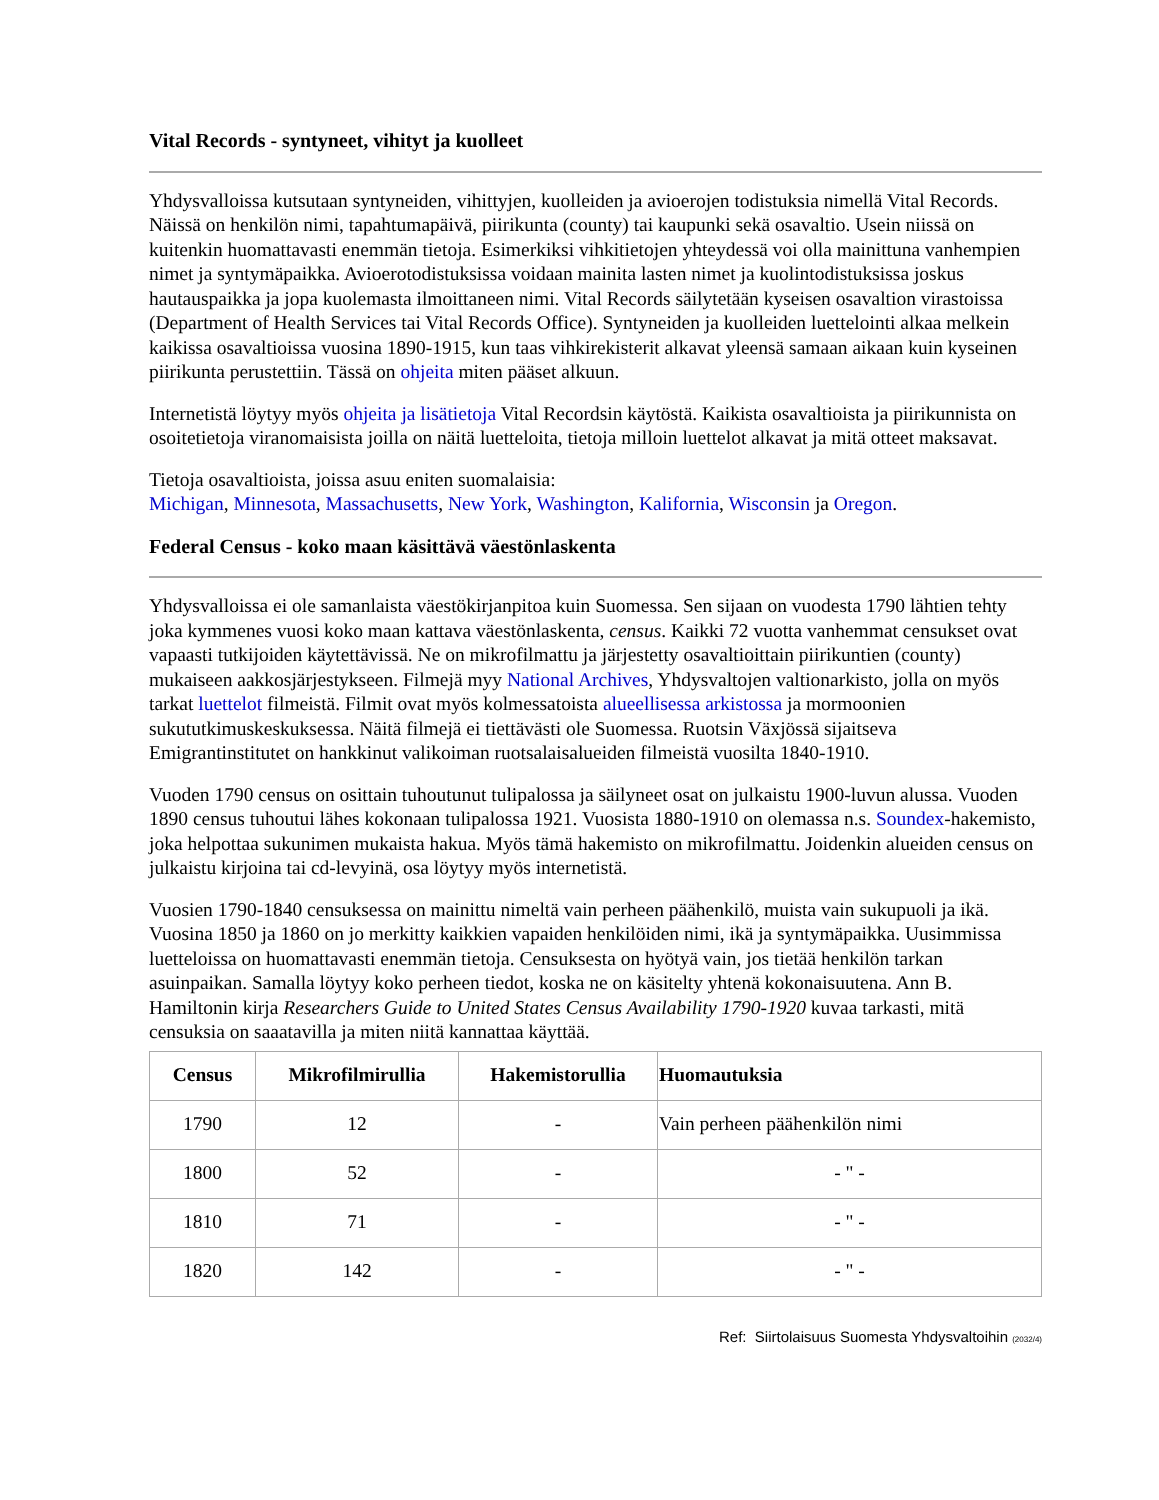Vital Records - syntyneet, vihityt ja kuolleet
Yhdysvalloissa kutsutaan syntyneiden, vihittyjen, kuolleiden ja avioerojen todistuksia nimellä Vital Records. Näissä on henkilön nimi, tapahtumapäivä, piirikunta (county) tai kaupunki sekä osavaltio. Usein niissä on kuitenkin huomattavasti enemmän tietoja. Esimerkiksi vihkitietojen yhteydessä voi olla mainittuna vanhempien nimet ja syntymäpaikka. Avioerotodistuksissa voidaan mainita lasten nimet ja kuolintodistuksissa joskus hautauspaikka ja jopa kuolemasta ilmoittaneen nimi. Vital Records säilytetään kyseisen osavaltion virastoissa (Department of Health Services tai Vital Records Office). Syntyneiden ja kuolleiden luettelointi alkaa melkein kaikissa osavaltioissa vuosina 1890-1915, kun taas vihkirekisterit alkavat yleensä samaan aikaan kuin kyseinen piirikunta perustettiin. Tässä on ohjeita miten pääset alkuun.
Internetistä löytyy myös ohjeita ja lisätietoja Vital Recordsin käytöstä. Kaikista osavaltioista ja piirikunnista on osoitetietoja viranomaisista joilla on näitä luetteloita, tietoja milloin luettelot alkavat ja mitä otteet maksavat.
Tietoja osavaltioista, joissa asuu eniten suomalaisia:
Michigan, Minnesota, Massachusetts, New York, Washington, Kalifornia, Wisconsin ja Oregon.
Federal Census - koko maan käsittävä väestönlaskenta
Yhdysvalloissa ei ole samanlaista väestökirjanpitoa kuin Suomessa. Sen sijaan on vuodesta 1790 lähtien tehty joka kymmenes vuosi koko maan kattava väestönlaskenta, census. Kaikki 72 vuotta vanhemmat censukset ovat vapaasti tutkijoiden käytettävissä. Ne on mikrofilmattu ja järjestetty osavaltioittain piirikuntien (county) mukaiseen aakkosjärjestykseen. Filmejä myy National Archives, Yhdysvaltojen valtionarkisto, jolla on myös tarkat luettelot filmeistä. Filmit ovat myös kolmessatoista alueellisessa arkistossa ja mormoonien sukututkimuskeskuksessa. Näitä filmejä ei tiettävästi ole Suomessa. Ruotsin Växjössä sijaitseva Emigrantinstitutet on hankkinut valikoiman ruotsalaisalueiden filmeistä vuosilta 1840-1910.
Vuoden 1790 census on osittain tuhoutunut tulipalossa ja säilyneet osat on julkaistu 1900-luvun alussa. Vuoden 1890 census tuhoutui lähes kokonaan tulipalossa 1921. Vuosista 1880-1910 on olemassa n.s. Soundex-hakemisto, joka helpottaa sukunimen mukaista hakua. Myös tämä hakemisto on mikrofilmattu. Joidenkin alueiden census on julkaistu kirjoina tai cd-levyinä, osa löytyy myös internetistä.
Vuosien 1790-1840 censuksessa on mainittu nimeltä vain perheen päähenkilö, muista vain sukupuoli ja ikä. Vuosina 1850 ja 1860 on jo merkitty kaikkien vapaiden henkilöiden nimi, ikä ja syntymäpaikka. Uusimmissa luetteloissa on huomattavasti enemmän tietoja. Censuksesta on hyötyä vain, jos tietää henkilön tarkan asuinpaikan. Samalla löytyy koko perheen tiedot, koska ne on käsitelty yhtenä kokonaisuutena. Ann B. Hamiltonin kirja Researchers Guide to United States Census Availability 1790-1920 kuvaa tarkasti, mitä censuksia on saaatavilla ja miten niitä kannattaa käyttää.
| Census | Mikrofilmirullia | Hakemistorullia | Huomautuksia |
| --- | --- | --- | --- |
| 1790 | 12 | - | Vain perheen päähenkilön nimi |
| 1800 | 52 | - | - " - |
| 1810 | 71 | - | - " - |
| 1820 | 142 | - | - " - |
Ref: Siirtolaisuus Suomesta Yhdysvaltoihin (2032/4)